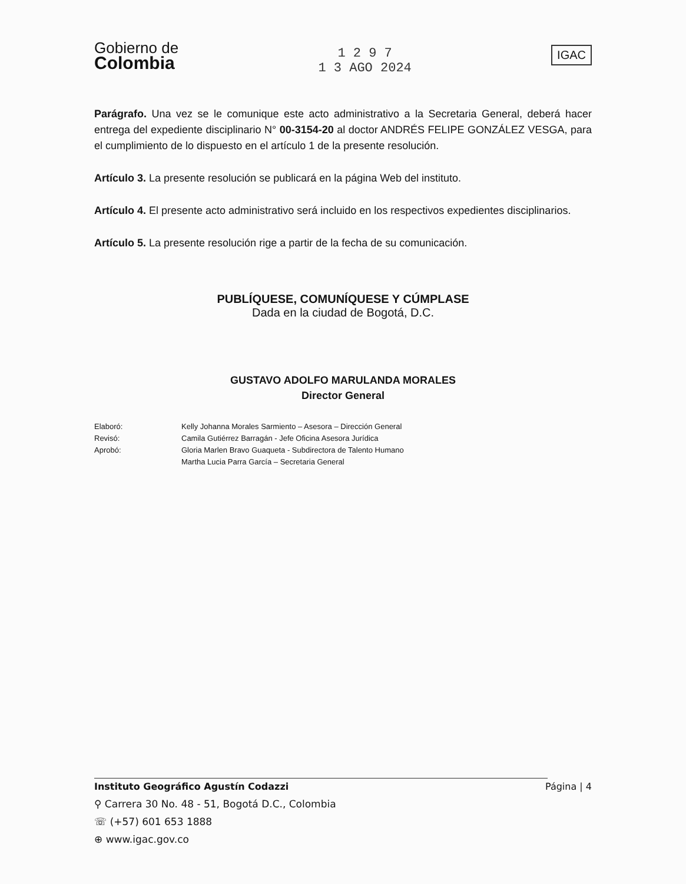Gobierno de
Colombia
1 2 9 7
1 3 AGO 2024
IGAC
Parágrafo. Una vez se le comunique este acto administrativo a la Secretaria General, deberá hacer entrega del expediente disciplinario N° 00-3154-20 al doctor ANDRÉS FELIPE GONZÁLEZ VESGA, para el cumplimiento de lo dispuesto en el artículo 1 de la presente resolución.
Artículo 3. La presente resolución se publicará en la página Web del instituto.
Artículo 4. El presente acto administrativo será incluido en los respectivos expedientes disciplinarios.
Artículo 5. La presente resolución rige a partir de la fecha de su comunicación.
PUBLÍQUESE, COMUNÍQUESE Y CÚMPLASE
Dada en la ciudad de Bogotá, D.C.
GUSTAVO ADOLFO MARULANDA MORALES
Director General
Elaboró: Kelly Johanna Morales Sarmiento – Asesora – Dirección General Revisó: Camila Gutiérrez Barragán - Jefe Oficina Asesora Jurídica Aprobó: Gloria Marlen Bravo Guaqueta - Subdirectora de Talento Humano Martha Lucia Parra García – Secretaria General
Instituto Geográfico Agustín Codazzi Página | 4
⚲ Carrera 30 No. 48 - 51, Bogotá D.C., Colombia
☏ (+57) 601 653 1888
⊕ www.igac.gov.co